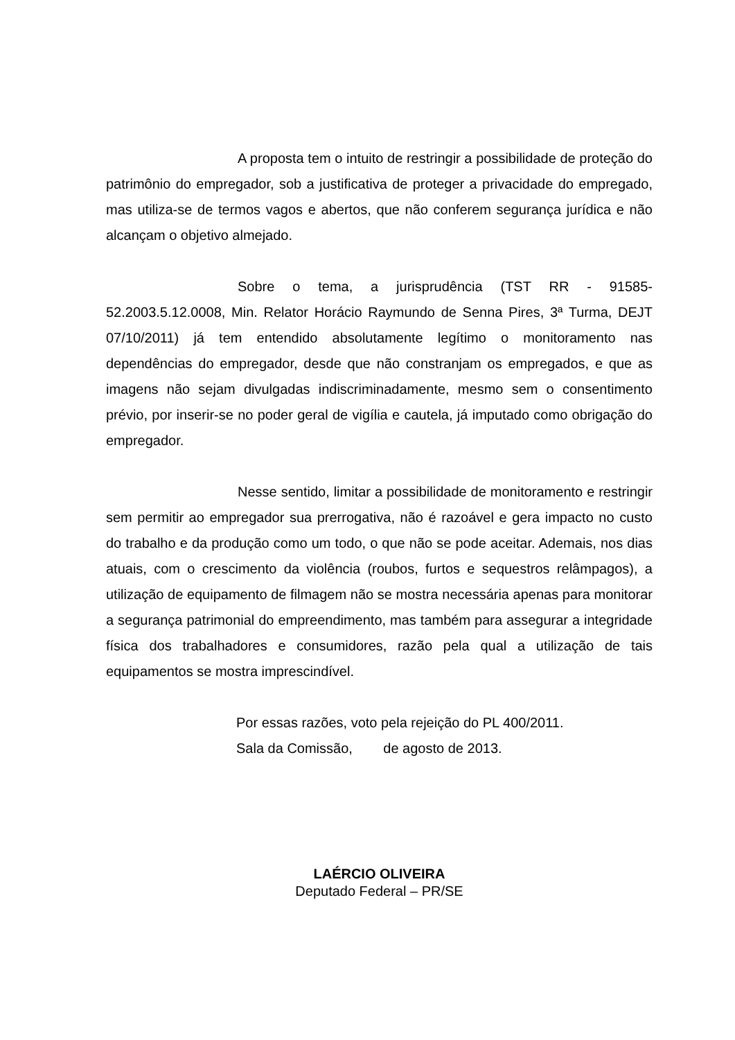A proposta tem o intuito de restringir a possibilidade de proteção do patrimônio do empregador, sob a justificativa de proteger a privacidade do empregado, mas utiliza-se de termos vagos e abertos, que não conferem segurança jurídica e não alcançam o objetivo almejado.
Sobre o tema, a jurisprudência (TST RR - 91585-52.2003.5.12.0008, Min. Relator Horácio Raymundo de Senna Pires, 3ª Turma, DEJT 07/10/2011) já tem entendido absolutamente legítimo o monitoramento nas dependências do empregador, desde que não constranjam os empregados, e que as imagens não sejam divulgadas indiscriminadamente, mesmo sem o consentimento prévio, por inserir-se no poder geral de vigília e cautela, já imputado como obrigação do empregador.
Nesse sentido, limitar a possibilidade de monitoramento e restringir sem permitir ao empregador sua prerrogativa, não é razoável e gera impacto no custo do trabalho e da produção como um todo, o que não se pode aceitar. Ademais, nos dias atuais, com o crescimento da violência (roubos, furtos e sequestros relâmpagos), a utilização de equipamento de filmagem não se mostra necessária apenas para monitorar a segurança patrimonial do empreendimento, mas também para assegurar a integridade física dos trabalhadores e consumidores, razão pela qual a utilização de tais equipamentos se mostra imprescindível.
Por essas razões, voto pela rejeição do PL 400/2011.
Sala da Comissão, de agosto de 2013.
LAÉRCIO OLIVEIRA
Deputado Federal – PR/SE